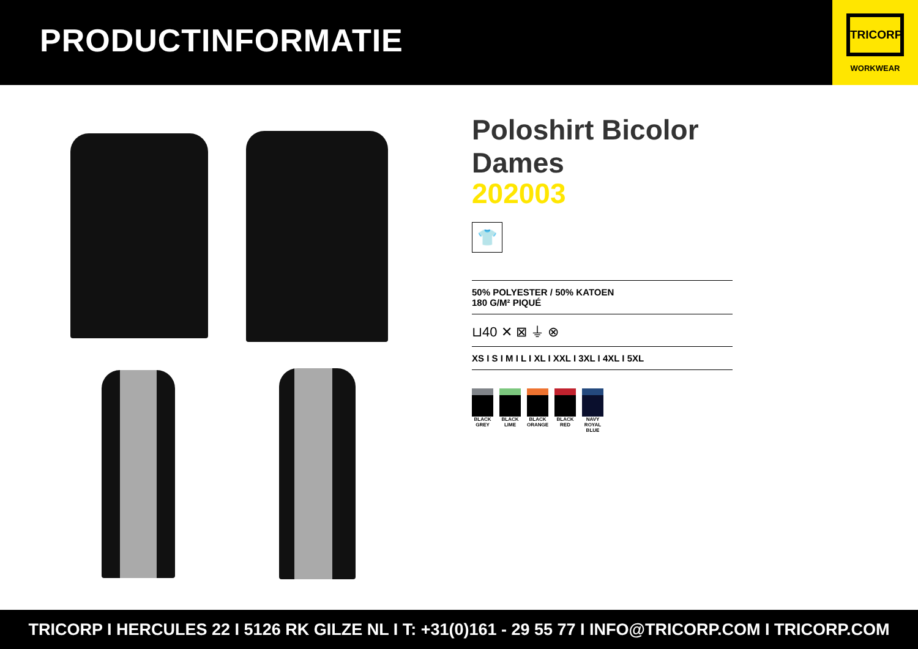PRODUCTINFORMATIE
TRICORP
WORKWEAR
Poloshirt Bicolor Dames
202003
👕
50% POLYESTER / 50% KATOEN
180 G/M² PIQUÉ
⊔40 ✕ ⊠ ⏚ ⊗
XS I S I M I L I XL I XXL I 3XL I 4XL I 5XL
BLACK GREY
BLACK LIME
BLACK ORANGE
BLACK RED
NAVY ROYAL BLUE
TRICORP I HERCULES 22 I 5126 RK GILZE NL I T: +31(0)161 - 29 55 77 I INFO@TRICORP.COM I TRICORP.COM